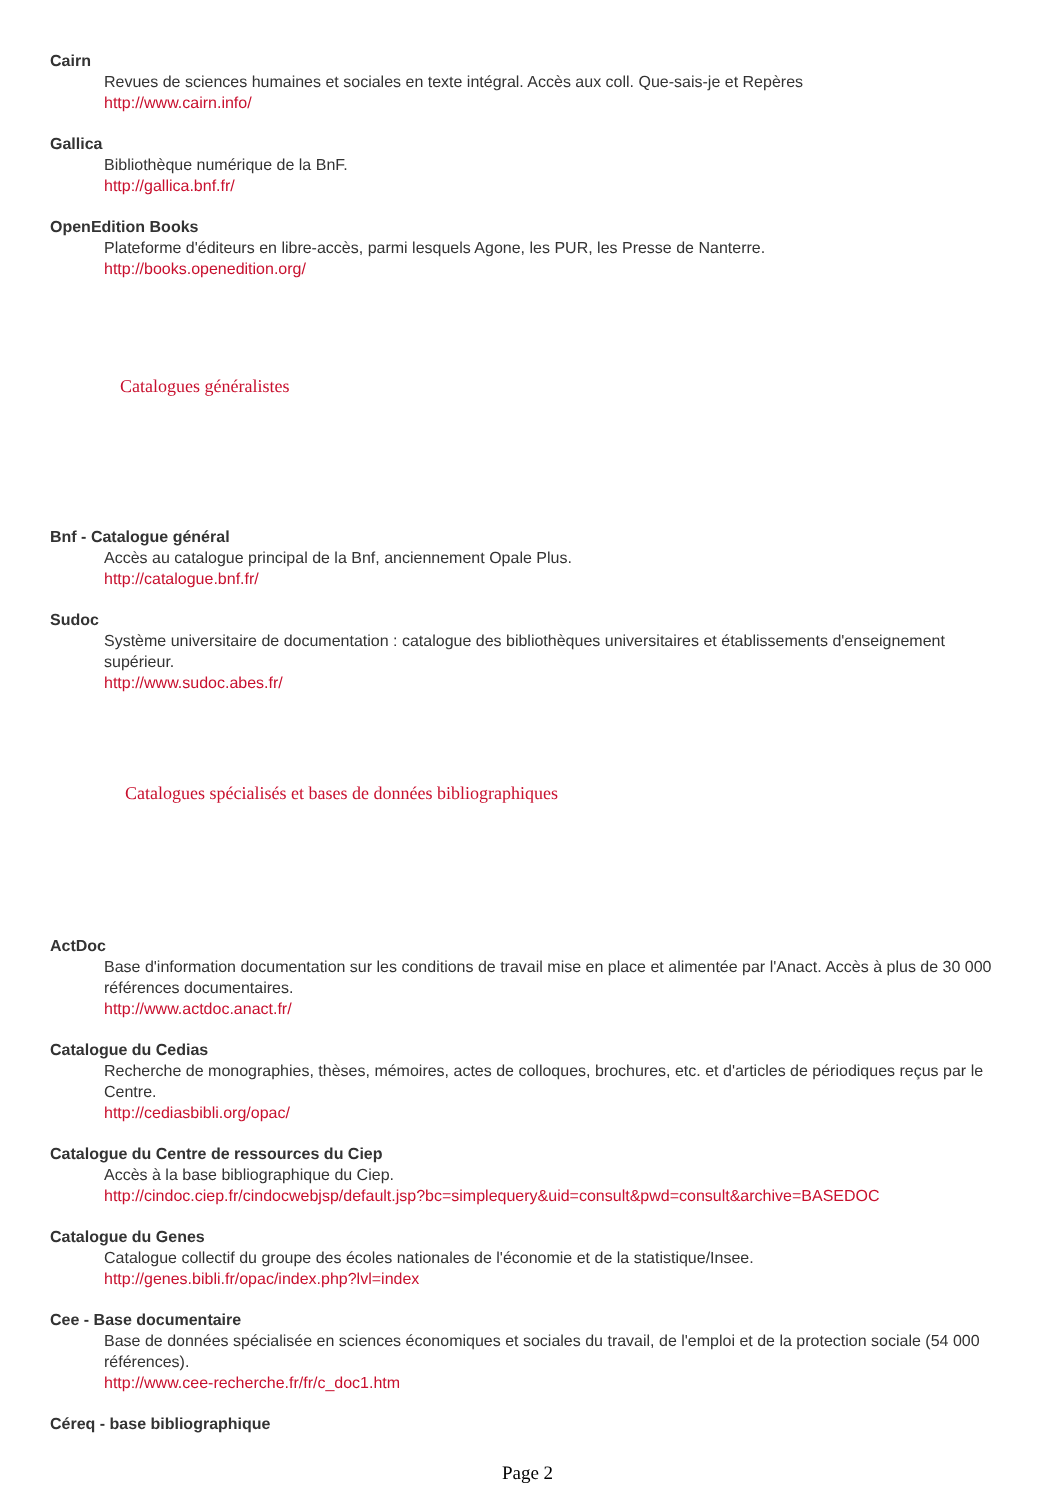Cairn
Revues de sciences humaines et sociales en texte intégral. Accès aux coll. Que-sais-je et Repères
http://www.cairn.info/
Gallica
Bibliothèque numérique de la BnF.
http://gallica.bnf.fr/
OpenEdition Books
Plateforme d'éditeurs en libre-accès, parmi lesquels Agone, les PUR, les Presse de Nanterre.
http://books.openedition.org/
Catalogues généralistes
Bnf - Catalogue général
Accès au catalogue principal de la Bnf, anciennement Opale Plus.
http://catalogue.bnf.fr/
Sudoc
Système universitaire de documentation : catalogue des bibliothèques universitaires et établissements d'enseignement supérieur.
http://www.sudoc.abes.fr/
Catalogues spécialisés et bases de données bibliographiques
ActDoc
Base d'information documentation sur les conditions de travail mise en place et alimentée par l'Anact. Accès à plus de 30 000 références documentaires.
http://www.actdoc.anact.fr/
Catalogue du Cedias
Recherche de monographies, thèses, mémoires, actes de colloques, brochures, etc. et d'articles de périodiques reçus par le Centre.
http://cediasbibli.org/opac/
Catalogue du Centre de ressources du Ciep
Accès à la base bibliographique du Ciep.
http://cindoc.ciep.fr/cindocwebjsp/default.jsp?bc=simplequery&uid=consult&pwd=consult&archive=BASEDOC
Catalogue du Genes
Catalogue collectif du groupe des écoles nationales de l'économie et de la statistique/Insee.
http://genes.bibli.fr/opac/index.php?lvl=index
Cee - Base documentaire
Base de données spécialisée en sciences économiques et sociales du travail, de l'emploi et de la protection sociale (54 000 références).
http://www.cee-recherche.fr/fr/c_doc1.htm
Céreq - base bibliographique
Page 2